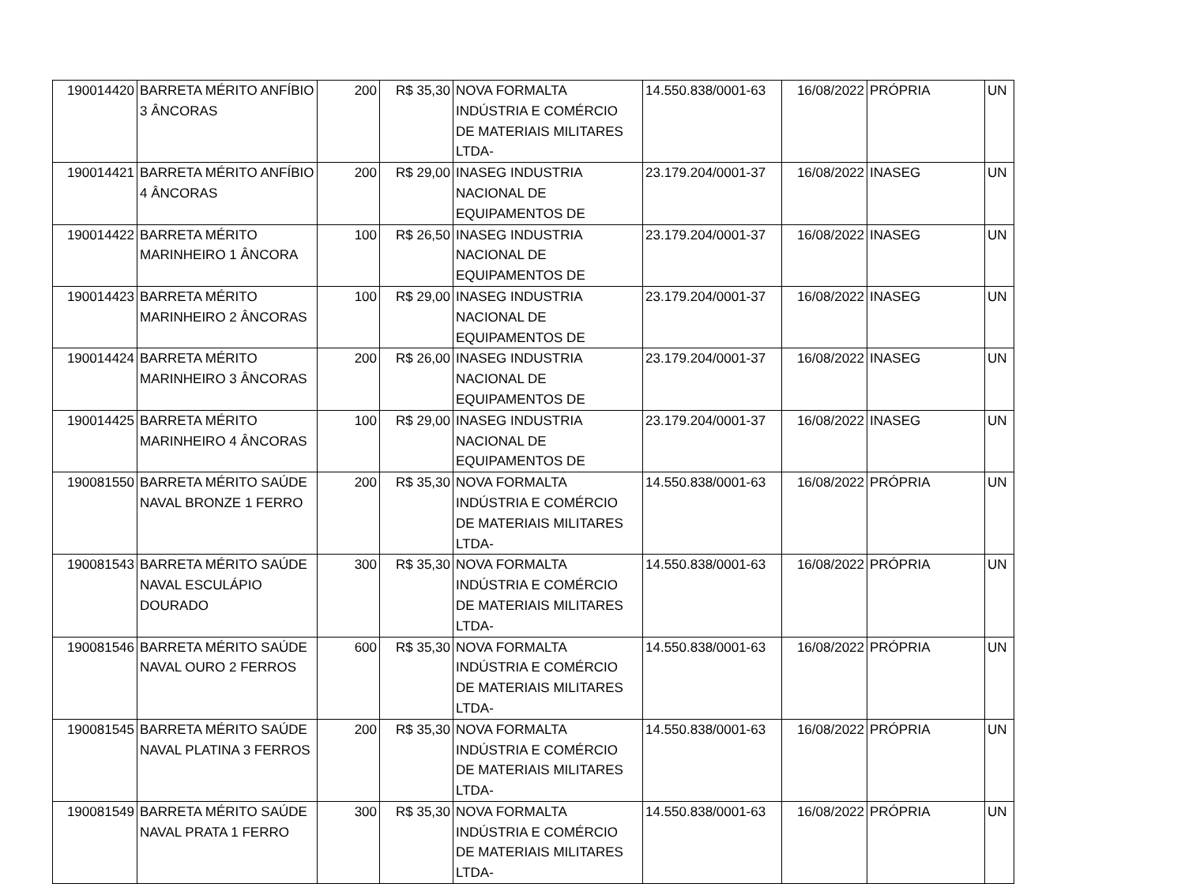| 190014420 | BARRETA MÉRITO ANFÍBIO 3 ÂNCORAS | 200 | R$ 35,30 | NOVA FORMALTA INDÚSTRIA E COMÉRCIO DE MATERIAIS MILITARES LTDA- | 14.550.838/0001-63 | 16/08/2022 | PRÓPRIA | UN |
| 190014421 | BARRETA MÉRITO ANFÍBIO 4 ÂNCORAS | 200 | R$ 29,00 | INASEG INDUSTRIA NACIONAL DE EQUIPAMENTOS DE | 23.179.204/0001-37 | 16/08/2022 | INASEG | UN |
| 190014422 | BARRETA MÉRITO MARINHEIRO 1 ÂNCORA | 100 | R$ 26,50 | INASEG INDUSTRIA NACIONAL DE EQUIPAMENTOS DE | 23.179.204/0001-37 | 16/08/2022 | INASEG | UN |
| 190014423 | BARRETA MÉRITO MARINHEIRO 2 ÂNCORAS | 100 | R$ 29,00 | INASEG INDUSTRIA NACIONAL DE EQUIPAMENTOS DE | 23.179.204/0001-37 | 16/08/2022 | INASEG | UN |
| 190014424 | BARRETA MÉRITO MARINHEIRO 3 ÂNCORAS | 200 | R$ 26,00 | INASEG INDUSTRIA NACIONAL DE EQUIPAMENTOS DE | 23.179.204/0001-37 | 16/08/2022 | INASEG | UN |
| 190014425 | BARRETA MÉRITO MARINHEIRO 4 ÂNCORAS | 100 | R$ 29,00 | INASEG INDUSTRIA NACIONAL DE EQUIPAMENTOS DE | 23.179.204/0001-37 | 16/08/2022 | INASEG | UN |
| 190081550 | BARRETA MÉRITO SAÚDE NAVAL BRONZE 1 FERRO | 200 | R$ 35,30 | NOVA FORMALTA INDÚSTRIA E COMÉRCIO DE MATERIAIS MILITARES LTDA- | 14.550.838/0001-63 | 16/08/2022 | PRÓPRIA | UN |
| 190081543 | BARRETA MÉRITO SAÚDE NAVAL ESCULÁPIO DOURADO | 300 | R$ 35,30 | NOVA FORMALTA INDÚSTRIA E COMÉRCIO DE MATERIAIS MILITARES LTDA- | 14.550.838/0001-63 | 16/08/2022 | PRÓPRIA | UN |
| 190081546 | BARRETA MÉRITO SAÚDE NAVAL OURO 2 FERROS | 600 | R$ 35,30 | NOVA FORMALTA INDÚSTRIA E COMÉRCIO DE MATERIAIS MILITARES LTDA- | 14.550.838/0001-63 | 16/08/2022 | PRÓPRIA | UN |
| 190081545 | BARRETA MÉRITO SAÚDE NAVAL PLATINA 3 FERROS | 200 | R$ 35,30 | NOVA FORMALTA INDÚSTRIA E COMÉRCIO DE MATERIAIS MILITARES LTDA- | 14.550.838/0001-63 | 16/08/2022 | PRÓPRIA | UN |
| 190081549 | BARRETA MÉRITO SAÚDE NAVAL PRATA 1 FERRO | 300 | R$ 35,30 | NOVA FORMALTA INDÚSTRIA E COMÉRCIO DE MATERIAIS MILITARES LTDA- | 14.550.838/0001-63 | 16/08/2022 | PRÓPRIA | UN |